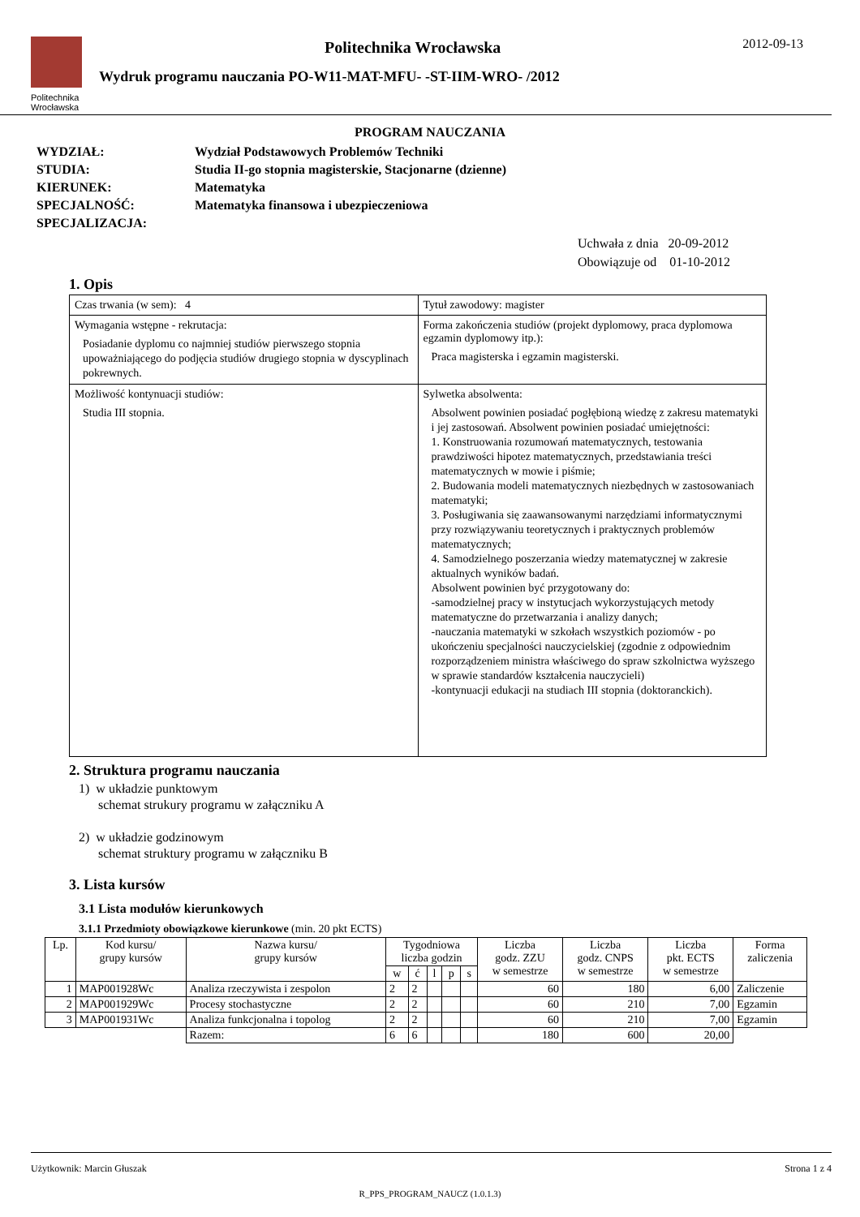Politechnika Wrocławska
Politechnika Wrocławska
Wydruk programu nauczania PO-W11-MAT-MFU- -ST-IIM-WRO- /2012
2012-09-13
PROGRAM NAUCZANIA
WYDZIAŁ: Wydział Podstawowych Problemów Techniki
STUDIA: Studia II-go stopnia magisterskie, Stacjonarne (dzienne)
KIERUNEK: Matematyka
SPECJALNOŚĆ: Matematyka finansowa i ubezpieczeniowa
SPECJALIZACJA:
Uchwała z dnia 20-09-2012
Obowiązuje od 01-10-2012
1. Opis
| Czas trwania (w sem): 4 | Tytuł zawodowy: magister |
| Wymagania wstępne - rekrutacja: Posiadanie dyplomu co najmniej studiów pierwszego stopnia upoważniającego do podjęcia studiów drugiego stopnia w dyscyplinach pokrewnych. | Forma zakończenia studiów (projekt dyplomowy, praca dyplomowa egzamin dyplomowy itp.): Praca magisterska i egzamin magisterski. |
| Możliwość kontynuacji studiów: Studia III stopnia. | Sylwetka absolwenta: Absolwent powinien posiadać pogłębioną wiedzę z zakresu matematyki i jej zastosowań. Absolwent powinien posiadać umiejętności: 1. Konstruowania rozumowań matematycznych, testowania prawdziwości hipotez matematycznych, przedstawiania treści matematycznych w mowie i piśmie; 2. Budowania modeli matematycznych niezbędnych w zastosowaniach matematyki; 3. Posługiwania się zaawansowanymi narzędziami informatycznymi przy rozwiązywaniu teoretycznych i praktycznych problemów matematycznych; 4. Samodzielnego poszerzania wiedzy matematycznej w zakresie aktualnych wyników badań. Absolwent powinien być przygotowany do: -samodzielnej pracy w instytucjach wykorzystujących metody matematyczne do przetwarzania i analizy danych; -nauczania matematyki w szkołach wszystkich poziomów - po ukończeniu specjalności nauczycielskiej (zgodnie z odpowiednim rozporządzeniem ministra właściwego do spraw szkolnictwa wyższego w sprawie standardów kształcenia nauczycieli) -kontynuacji edukacji na studiach III stopnia (doktoranckich). |
2. Struktura programu nauczania
1) w układzie punktowym
schemat strukury programu w załączniku A
2) w układzie godzinowym
schemat struktury programu w załączniku B
3. Lista kursów
3.1 Lista modułów kierunkowych
3.1.1 Przedmioty obowiązkowe kierunkowe (min. 20 pkt ECTS)
| Lp. | Kod kursu/ grupy kursów | Nazwa kursu/ grupy kursów | Tygodniowa liczba godzin | | | | | Liczba godz. ZZU w semestrze | Liczba godz. CNPS w semestrze | Liczba pkt. ECTS w semestrze | Forma zaliczenia |
| --- | --- | --- | --- | --- | --- | --- | --- | --- | --- | --- | --- |
| | | | w | ć | l | p | s | | | | |
| 1 | MAP001928Wc | Analiza rzeczywista i zespolon | 2 | 2 | | | | 60 | 180 | 6,00 | Zaliczenie |
| 2 | MAP001929Wc | Procesy stochastyczne | 2 | 2 | | | | 60 | 210 | 7,00 | Egzamin |
| 3 | MAP001931Wc | Analiza funkcjonalna i topolog | 2 | 2 | | | | 60 | 210 | 7,00 | Egzamin |
| | | Razem: | 6 | 6 | | | | 180 | 600 | 20,00 | |
Użytkownik: Marcin Głuszak Strona 1 z 4
R_PPS_PROGRAM_NAUCZ (1.0.1.3)